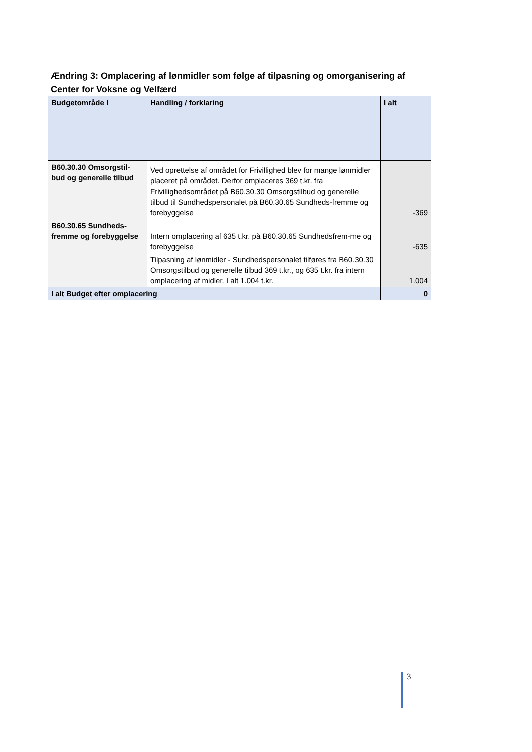Ændring 3: Omplacering af lønmidler som følge af tilpasning og omorganisering af Center for Voksne og Velfærd
| Budgetområde l | Handling / forklaring | I alt |
| --- | --- | --- |
| B60.30.30 Omsorgstil-bud og generelle tilbud | Ved oprettelse af området for Frivillighed blev for mange lønmidler placeret på området. Derfor omplaceres 369 t.kr. fra Frivillighedsområdet på B60.30.30 Omsorgstilbud og generelle tilbud til Sundhedspersonalet på B60.30.65 Sundheds-fremme og forebyggelse | -369 |
| B60.30.65 Sundheds-fremme og forebyggelse | Intern omplacering af 635 t.kr. på B60.30.65 Sundhedsfrem-me og forebyggelse | -635 |
| | Tilpasning af lønmidler - Sundhedspersonalet tilføres fra B60.30.30 Omsorgstilbud og generelle tilbud 369 t.kr., og 635 t.kr. fra intern omplacering af midler. I alt 1.004 t.kr. | 1.004 |
| I alt Budget efter omplacering | | 0 |
3